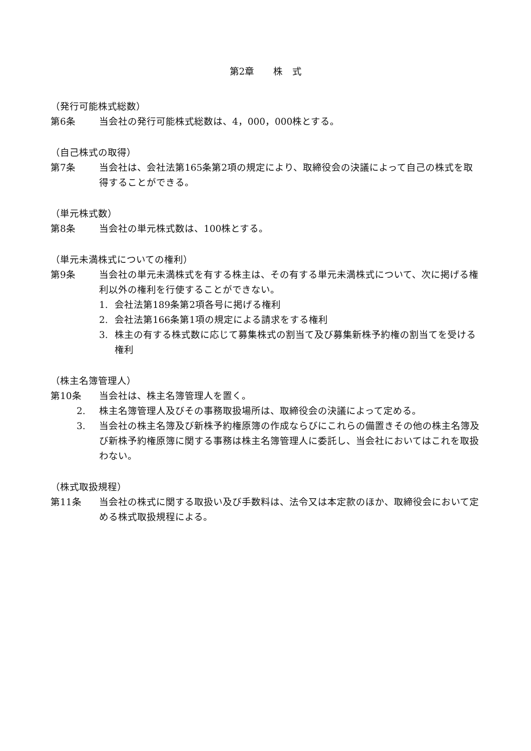第2章　　株　式
（発行可能株式総数）
第6条 当会社の発行可能株式総数は、4，000，000株とする。
（自己株式の取得）
第7条 当会社は、会社法第165条第2項の規定により、取締役会の決議によって自己の株式を取得することができる。
（単元株式数）
第8条 当会社の単元株式数は、100株とする。
（単元未満株式についての権利）
第9条 当会社の単元未満株式を有する株主は、その有する単元未満株式について、次に掲げる権利以外の権利を行使することができない。
1. 会社法第189条第2項各号に掲げる権利
2. 会社法第166条第1項の規定による請求をする権利
3. 株主の有する株式数に応じて募集株式の割当て及び募集新株予約権の割当てを受ける権利
（株主名簿管理人）
第10条 当会社は、株主名簿管理人を置く。
2. 株主名簿管理人及びその事務取扱場所は、取締役会の決議によって定める。
3. 当会社の株主名簿及び新株予約権原簿の作成ならびにこれらの備置きその他の株主名簿及び新株予約権原簿に関する事務は株主名簿管理人に委託し、当会社においてはこれを取扱わない。
（株式取扱規程）
第11条 当会社の株式に関する取扱い及び手数料は、法令又は本定款のほか、取締役会において定める株式取扱規程による。